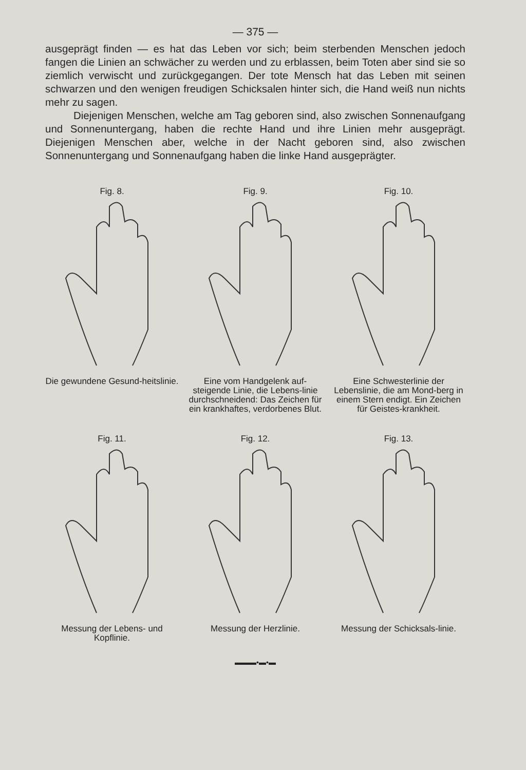— 375 —
ausgeprägt finden — es hat das Leben vor sich; beim sterbenden Menschen jedoch fangen die Linien an schwächer zu werden und zu erblassen, beim Toten aber sind sie so ziemlich verwischt und zurückgegangen. Der tote Mensch hat das Leben mit seinen schwarzen und den wenigen freudigen Schicksalen hinter sich, die Hand weiß nun nichts mehr zu sagen.
Diejenigen Menschen, welche am Tag geboren sind, also zwischen Sonnenaufgang und Sonnenuntergang, haben die rechte Hand und ihre Linien mehr ausgeprägt. Diejenigen Menschen aber, welche in der Nacht geboren sind, also zwischen Sonnenuntergang und Sonnenaufgang haben die linke Hand ausgeprägter.
Fig. 8.
Die gewundene Gesund-heitslinie.
Fig. 9.
Eine vom Handgelenk auf-steigende Linie, die Lebens-linie durchschneidend: Das Zeichen für ein krankhaftes, verdorbenes Blut.
Fig. 10.
Eine Schwesterlinie der Lebenslinie, die am Mond-berg in einem Stern endigt. Ein Zeichen für Geistes-krankheit.
Fig. 11.
Messung der Lebens- und Kopflinie.
Fig. 12.
Messung der Herzlinie.
Fig. 13.
Messung der Schicksals-linie.
▬▬▬•▬•▬